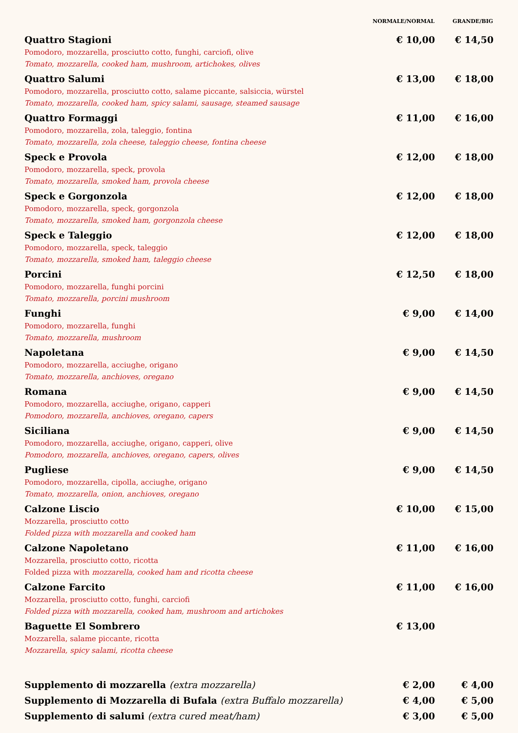| | NORMALE/NORMAL | GRANDE/BIG |
| --- | --- | --- |
| Quattro Stagioni | € 10,00 | € 14,50 |
| Pomodoro, mozzarella, prosciutto cotto, funghi, carciofi, olive | | |
| Tomato, mozzarella, cooked ham, mushroom, artichokes, olives | | |
| Quattro Salumi | € 13,00 | € 18,00 |
| Pomodoro, mozzarella, prosciutto cotto, salame piccante, salsiccia, würstel | | |
| Tomato, mozzarella, cooked ham, spicy salami, sausage, steamed sausage | | |
| Quattro Formaggi | € 11,00 | € 16,00 |
| Pomodoro, mozzarella, zola, taleggio, fontina | | |
| Tomato, mozzarella, zola cheese, taleggio cheese, fontina cheese | | |
| Speck e Provola | € 12,00 | € 18,00 |
| Pomodoro, mozzarella, speck, provola | | |
| Tomato, mozzarella, smoked ham, provola cheese | | |
| Speck e Gorgonzola | € 12,00 | € 18,00 |
| Pomodoro, mozzarella, speck, gorgonzola | | |
| Tomato, mozzarella, smoked ham, gorgonzola cheese | | |
| Speck e Taleggio | € 12,00 | € 18,00 |
| Pomodoro, mozzarella, speck, taleggio | | |
| Tomato, mozzarella, smoked ham, taleggio cheese | | |
| Porcini | € 12,50 | € 18,00 |
| Pomodoro, mozzarella, funghi porcini | | |
| Tomato, mozzarella, porcini mushroom | | |
| Funghi | € 9,00 | € 14,00 |
| Pomodoro, mozzarella, funghi | | |
| Tomato, mozzarella, mushroom | | |
| Napoletana | € 9,00 | € 14,50 |
| Pomodoro, mozzarella, acciughe, origano | | |
| Tomato, mozzarella, anchioves, oregano | | |
| Romana | € 9,00 | € 14,50 |
| Pomodoro, mozzarella, acciughe, origano, capperi | | |
| Pomodoro, mozzarella, anchioves, oregano, capers | | |
| Siciliana | € 9,00 | € 14,50 |
| Pomodoro, mozzarella, acciughe, origano, capperi, olive | | |
| Pomodoro, mozzarella, anchioves, oregano, capers, olives | | |
| Pugliese | € 9,00 | € 14,50 |
| Pomodoro, mozzarella, cipolla, acciughe, origano | | |
| Tomato, mozzarella, onion, anchioves, oregano | | |
| Calzone Liscio | € 10,00 | € 15,00 |
| Mozzarella, prosciutto cotto | | |
| Folded pizza with mozzarella and cooked ham | | |
| Calzone Napoletano | € 11,00 | € 16,00 |
| Mozzarella, prosciutto cotto, ricotta | | |
| Folded pizza with mozzarella, cooked ham and ricotta cheese | | |
| Calzone Farcito | € 11,00 | € 16,00 |
| Mozzarella, prosciutto cotto, funghi, carciofi | | |
| Folded pizza with mozzarella, cooked ham, mushroom and artichokes | | |
| Baguette El Sombrero | € 13,00 | |
| Mozzarella, salame piccante, ricotta | | |
| Mozzarella, spicy salami, ricotta cheese | | |
| Supplemento di mozzarella (extra mozzarella) | € 2,00 | € 4,00 |
| Supplemento di Mozzarella di Bufala (extra Buffalo mozzarella) | € 4,00 | € 5,00 |
| Supplemento di salumi (extra cured meat/ham) | € 3,00 | € 5,00 |